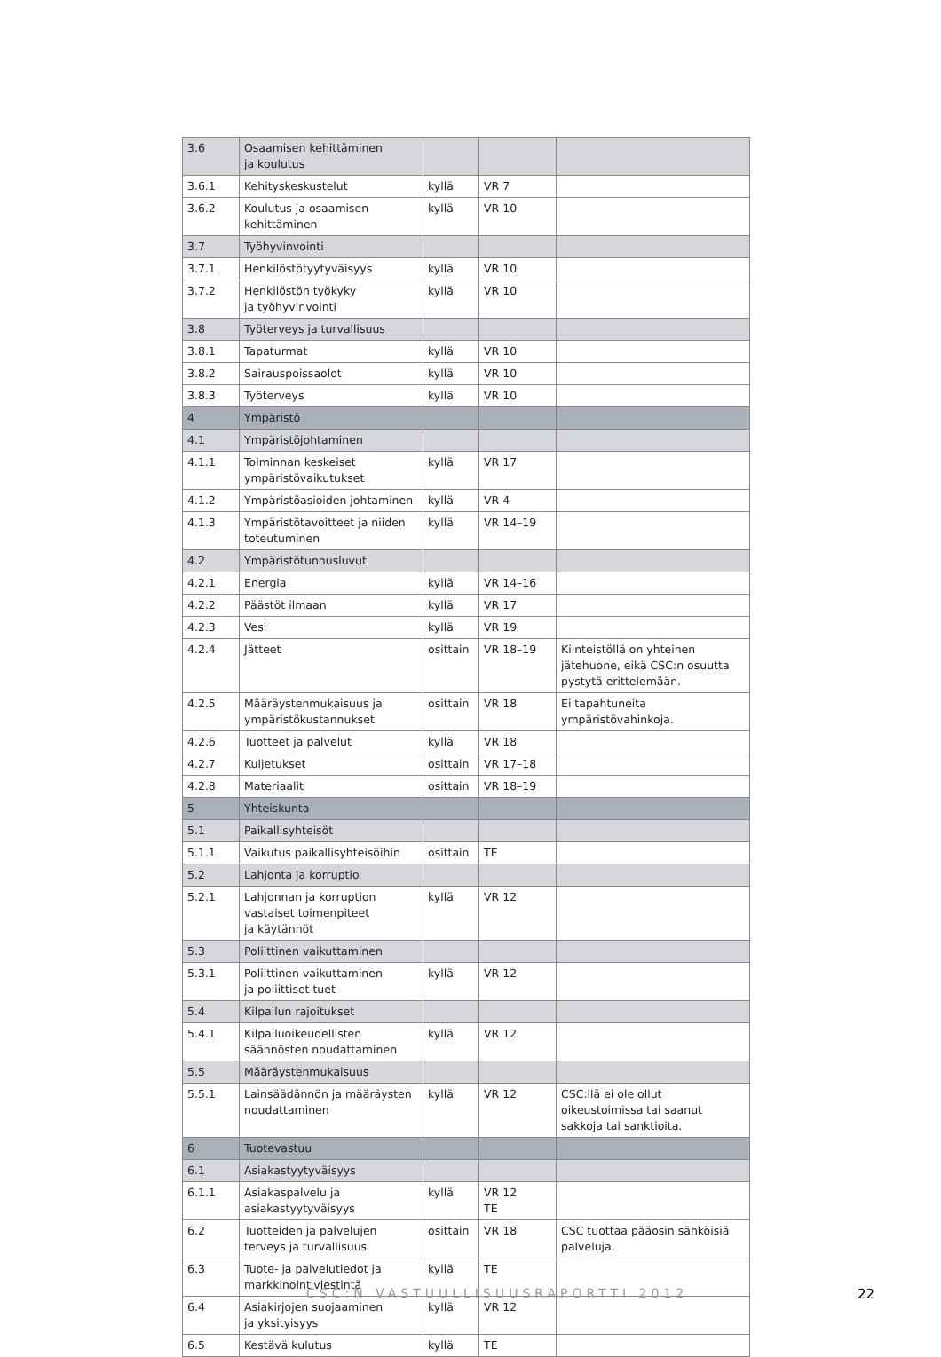| 3.6 | Osaamisen kehittäminen ja koulutus | | | |
| 3.6.1 | Kehityskeskustelut | kyllä | VR 7 | |
| 3.6.2 | Koulutus ja osaamisen kehittäminen | kyllä | VR 10 | |
| 3.7 | Työhyvinvointi | | | |
| 3.7.1 | Henkilöstötyytyväisyys | kyllä | VR 10 | |
| 3.7.2 | Henkilöstön työkyky ja työhyvinvointi | kyllä | VR 10 | |
| 3.8 | Työterveys ja turvallisuus | | | |
| 3.8.1 | Tapaturmat | kyllä | VR 10 | |
| 3.8.2 | Sairauspoissaolot | kyllä | VR 10 | |
| 3.8.3 | Työterveys | kyllä | VR 10 | |
| 4 | Ympäristö | | | |
| 4.1 | Ympäristöjohtaminen | | | |
| 4.1.1 | Toiminnan keskeiset ympäristövaikutukset | kyllä | VR 17 | |
| 4.1.2 | Ympäristöasioiden johtaminen | kyllä | VR 4 | |
| 4.1.3 | Ympäristötavoitteet ja niiden toteutuminen | kyllä | VR 14–19 | |
| 4.2 | Ympäristötunnusluvut | | | |
| 4.2.1 | Energia | kyllä | VR 14–16 | |
| 4.2.2 | Päästöt ilmaan | kyllä | VR 17 | |
| 4.2.3 | Vesi | kyllä | VR 19 | |
| 4.2.4 | Jätteet | osittain | VR 18–19 | Kiinteistöllä on yhteinen jätehuone, eikä CSC:n osuutta pystytä erittelemään. |
| 4.2.5 | Määräystenmukaisuus ja ympäristökustannukset | osittain | VR 18 | Ei tapahtuneita ympäristövahinkoja. |
| 4.2.6 | Tuotteet ja palvelut | kyllä | VR 18 | |
| 4.2.7 | Kuljetukset | osittain | VR 17–18 | |
| 4.2.8 | Materiaalit | osittain | VR 18–19 | |
| 5 | Yhteiskunta | | | |
| 5.1 | Paikallisyhteisöt | | | |
| 5.1.1 | Vaikutus paikallisyhteisöihin | osittain | TE | |
| 5.2 | Lahjonta ja korruptio | | | |
| 5.2.1 | Lahjonnan ja korruption vastaiset toimenpiteet ja käytännöt | kyllä | VR 12 | |
| 5.3 | Poliittinen vaikuttaminen | | | |
| 5.3.1 | Poliittinen vaikuttaminen ja poliittiset tuet | kyllä | VR 12 | |
| 5.4 | Kilpailun rajoitukset | | | |
| 5.4.1 | Kilpailuoikeudellisten säännösten noudattaminen | kyllä | VR 12 | |
| 5.5 | Määräystenmukaisuus | | | |
| 5.5.1 | Lainsäädännön ja määräysten noudattaminen | kyllä | VR 12 | CSC:llä ei ole ollut oikeustoimissa tai saanut sakkoja tai sanktioita. |
| 6 | Tuotevastuu | | | |
| 6.1 | Asiakastyytyväisyys | | | |
| 6.1.1 | Asiakaspalvelu ja asiakastyytyväisyys | kyllä | VR 12 TE | |
| 6.2 | Tuotteiden ja palvelujen terveys ja turvallisuus | osittain | VR 18 | CSC tuottaa pääosin sähköisiä palveluja. |
| 6.3 | Tuote- ja palvelutiedot ja markkinointiviestintä | kyllä | TE | |
| 6.4 | Asiakirjojen suojaaminen ja yksityisyys | kyllä | VR 12 | |
| 6.5 | Kestävä kulutus | kyllä | TE | |
CSC:N VASTUULLISUUSRAPORTTI 2012 22